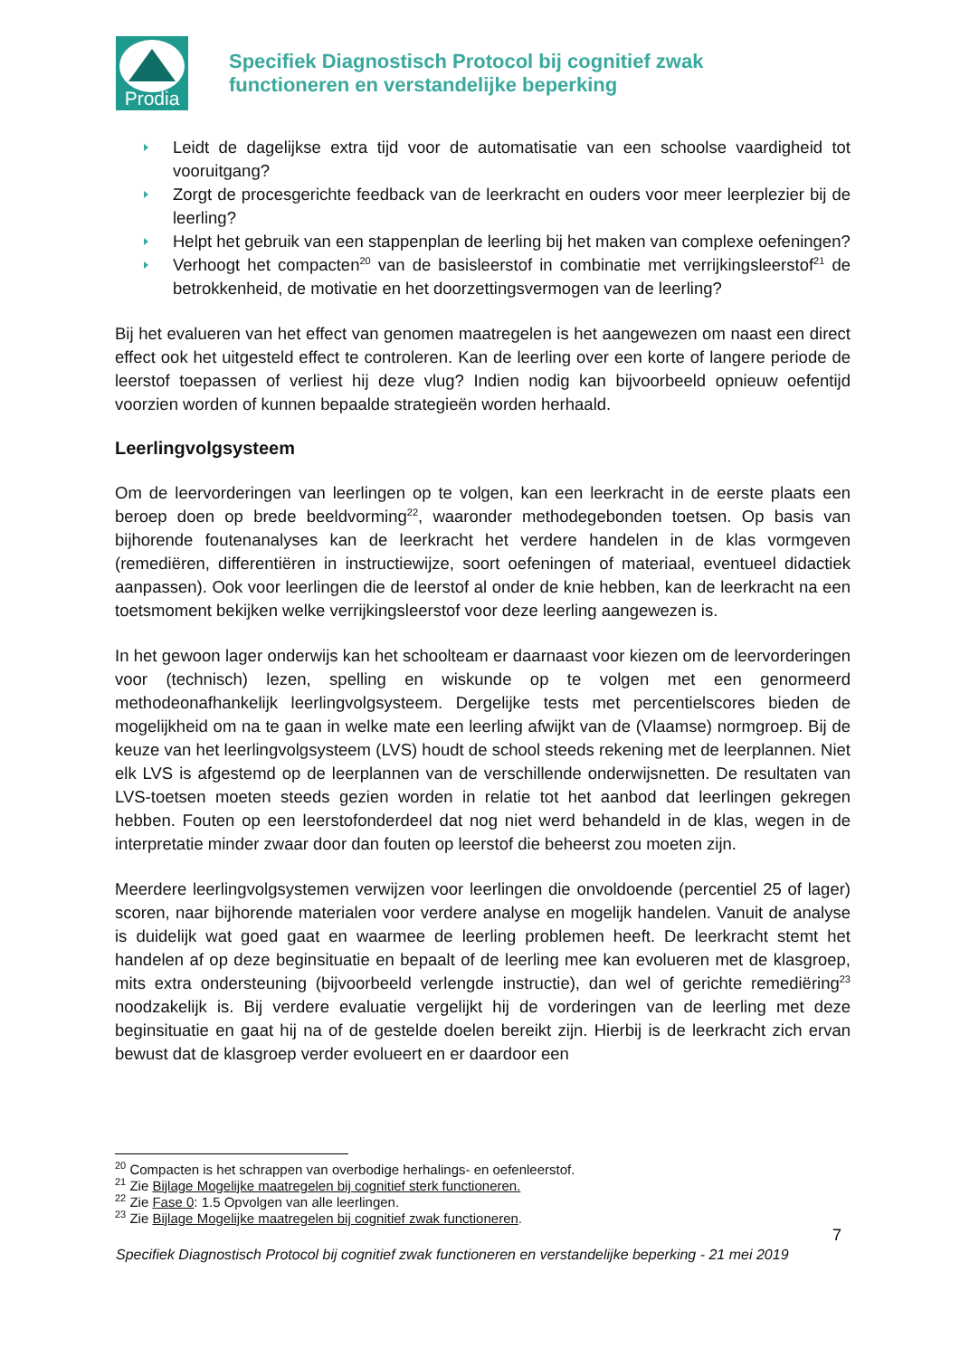Prodia
Specifiek Diagnostisch Protocol bij cognitief zwak
functioneren en verstandelijke beperking
Leidt de dagelijkse extra tijd voor de automatisatie van een schoolse vaardigheid tot vooruitgang?
Zorgt de procesgerichte feedback van de leerkracht en ouders voor meer leerplezier bij de leerling?
Helpt het gebruik van een stappenplan de leerling bij het maken van complexe oefeningen?
Verhoogt het compacten<sup>20</sup> van de basisleerstof in combinatie met verrijkingsleerstof<sup>21</sup> de betrokkenheid, de motivatie en het doorzettingsvermogen van de leerling?
Bij het evalueren van het effect van genomen maatregelen is het aangewezen om naast een direct effect ook het uitgesteld effect te controleren. Kan de leerling over een korte of langere periode de leerstof toepassen of verliest hij deze vlug? Indien nodig kan bijvoorbeeld opnieuw oefentijd voorzien worden of kunnen bepaalde strategieën worden herhaald.
Leerlingvolgsysteem
Om de leervorderingen van leerlingen op te volgen, kan een leerkracht in de eerste plaats een beroep doen op brede beeldvorming<sup>22</sup>, waaronder methodegebonden toetsen. Op basis van bijhorende foutenanalyses kan de leerkracht het verdere handelen in de klas vormgeven (remediëren, differentiëren in instructiewijze, soort oefeningen of materiaal, eventueel didactiek aanpassen). Ook voor leerlingen die de leerstof al onder de knie hebben, kan de leerkracht na een toetsmoment bekijken welke verrijkingsleerstof voor deze leerling aangewezen is.
In het gewoon lager onderwijs kan het schoolteam er daarnaast voor kiezen om de leervorderingen voor (technisch) lezen, spelling en wiskunde op te volgen met een genormeerd methodeonafhankelijk leerlingvolgsysteem. Dergelijke tests met percentielscores bieden de mogelijkheid om na te gaan in welke mate een leerling afwijkt van de (Vlaamse) normgroep. Bij de keuze van het leerlingvolgsysteem (LVS) houdt de school steeds rekening met de leerplannen. Niet elk LVS is afgestemd op de leerplannen van de verschillende onderwijsnetten. De resultaten van LVS-toetsen moeten steeds gezien worden in relatie tot het aanbod dat leerlingen gekregen hebben. Fouten op een leerstofonderdeel dat nog niet werd behandeld in de klas, wegen in de interpretatie minder zwaar door dan fouten op leerstof die beheerst zou moeten zijn.
Meerdere leerlingvolgsystemen verwijzen voor leerlingen die onvoldoende (percentiel 25 of lager) scoren, naar bijhorende materialen voor verdere analyse en mogelijk handelen. Vanuit de analyse is duidelijk wat goed gaat en waarmee de leerling problemen heeft. De leerkracht stemt het handelen af op deze beginsituatie en bepaalt of de leerling mee kan evolueren met de klasgroep, mits extra ondersteuning (bijvoorbeeld verlengde instructie), dan wel of gerichte remediëring<sup>23</sup> noodzakelijk is. Bij verdere evaluatie vergelijkt hij de vorderingen van de leerling met deze beginsituatie en gaat hij na of de gestelde doelen bereikt zijn. Hierbij is de leerkracht zich ervan bewust dat de klasgroep verder evolueert en er daardoor een
<sup>20</sup> Compacten is het schrappen van overbodige herhalings- en oefenleerstof.
<sup>21</sup> Zie Bijlage Mogelijke maatregelen bij cognitief sterk functioneren.
<sup>22</sup> Zie Fase 0: 1.5 Opvolgen van alle leerlingen.
<sup>23</sup> Zie Bijlage Mogelijke maatregelen bij cognitief zwak functioneren.
7
Specifiek Diagnostisch Protocol bij cognitief zwak functioneren en verstandelijke beperking - 21 mei 2019